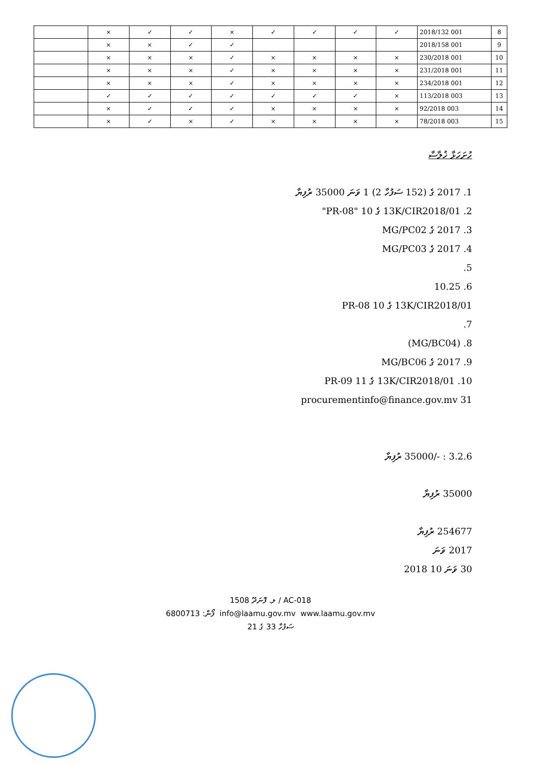| 8 | 2018/132 001 | ✓ | ✓ | ✓ | ✓ | × | ✓ | ✓ | × | |
| 9 | 2018/158 001 | | | | | ✓ | ✓ | × | × | |
| 10 | 230/2018 001 | × | × | × | × | ✓ | × | × | × | |
| 11 | 231/2018 001 | × | × | × | × | ✓ | × | × | × | |
| 12 | 234/2018 001 | × | × | × | × | ✓ | × | × | × | |
| 13 | 113/2018 003 | × | ✓ | ✓ | ✓ | ✓ | ✓ | ✓ | ✓ | |
| 14 | 92/2018 003 | × | × | × | × | ✓ | ✓ | ✓ | × | |
| 15 | 78/2018 003 | × | × | × | × | ✓ | × | ✓ | × | |
ހުށަހަޅާ ޚުލާސާ
1. 2017 ގެ (152 ސަފުހާ 2) 1 ވަނަ 35000 ރުފިޔާ
2. 13K/CIR2018/01 ގެ 10 "PR-08"
3. 2017 ގެ MG/PC02
4. 2017 ގެ MG/PC03
5.
6. 10.25
13K/CIR2018/01 ގެ 10 PR-08
7.
8. (MG/BC04)
9. 2017 ގެ MG/BC06
10. 13K/CIR2018/01 ގެ 11 PR-09
31 procurementinfo@finance.gov.mv
3.2.6 : -/35000 ރުފިޔާ
35000 ރުފިޔާ
254677 ރުފިޔާ
2017 ވަނަ
30 ވަނަ 10 2018
ލ. ފޮނަދޫ 1508 / AC-018
ފޯން: 6800713 ‎ info@laamu.gov.mv ‎ www.laamu.gov.mv
ސަފުހާ 33 ގެ 21